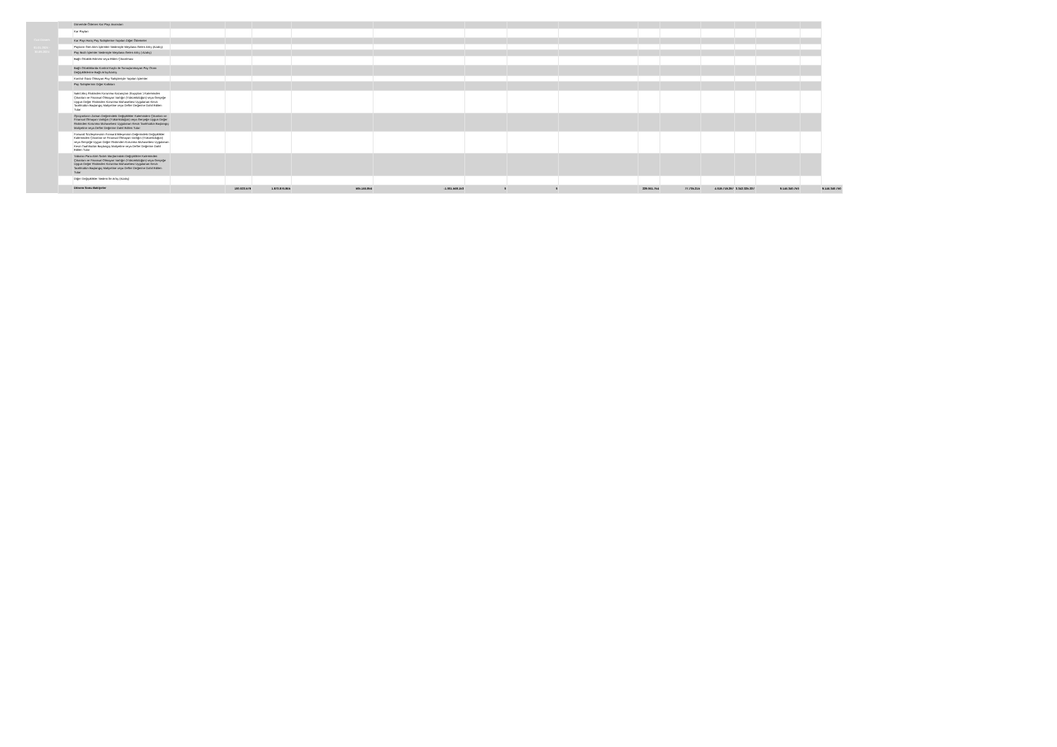| Cari Dönem 01.01.2024 - 30.09.2024 | | Dönemde Ödenen Kar Payı Avansları | | | | | | | | | | | | | | | |
| | | Kar Payları | | | | | | | | | | | | | | | |
| | | Kar Payı Hariç Pay Sahiplerine Yapılan Diğer Ödemeler | | | | | | | | | | | | | | | |
| | | Payların Geri Alım İşlemleri Nedeniyle Meydana Gelen Artış (Azalış) | | | | | | | | | | | | | | | |
| | | Pay Bazlı İşlemler Nedeniyle Meydana Gelen Artış ( Azalış) | | | | | | | | | | | | | | | |
| | | Bağlı Ortaklık Edinimi veya Elden Çıkarılması | | | | | | | | | | | | | | | |
| | | Bağlı Ortaklıklarda Kontrol Kaybı ile Sonuçlanmayan Pay Oranı Değişikliklerine Bağlı Artış/Azalış | | | | | | | | | | | | | | | |
| | | Kontrol Gücü Olmayan Pay Sahipleriyle Yapılan İşlemler | | | | | | | | | | | | | | | |
| | | Pay Sahiplerinin Diğer Katkıları | | | | | | | | | | | | | | | |
| | | Nakit Akış Riskinden Korunma Kazançları (Kayıpları ) Kaleminden Çıkarılan ve Finansal Olmayan Varlığın (Yükümlülüğün) veya Gerçeğe Uygun Değer Riskinden Korunma Muhasebesi Uygulanan Kesin Taahhüdün Başlangıç Maliyetine veya Defter Değerine Dahil Edilen Tutar | | | | | | | | | | | | | | | |
| | | Opsiyonların Zaman Değerindeki Değişiklikler Kaleminden Çıkarılan ve Finansal Olmayan Varlığın (Yükümlülüğün) veya Gerçeğe Uygun Değer Riskinden Korunma Muhasebesi Uygulanan Kesin Taahhüdün Başlangıç Maliyetine veya Defter Değerine Dahil Edilen Tutar | | | | | | | | | | | | | | | |
| | | Forward Sözleşmesinin Forward Bileşeninin Değerindeki Değişiklikler Kaleminden Çıkarılan ve Finansal Olmayan Varlığın (Yükümlülüğün) veya Gerçeğe Uygun Değer Riskinden Korunma Muhasebesi Uygulanan Kesin Taahhüdün Başlangıç Maliyetine veya Defter Değerine Dahil Edilen Tutar | | | | | | | | | | | | | | | |
| | | Yabancı Para Alım Satım Marjlarındaki Değişiklikler Kaleminden Çıkarılan ve Finansal Olmayan Varlığın (Yükümlülüğün) veya Gerçeğe Uygun Değer Riskinden Korunma Muhasebesi Uygulanan Kesin Taahhüdün Başlangıç Maliyetine veya Defter Değerine Dahil Edilen Tutar | | | | | | | | | | | | | | | |
| | | Diğer Değişiklikler Nedeni İle Artış (Azalış) | | | | | | | | | | | | | | | |
| | | Dönem Sonu Bakiyeler | | 100.023.579 | 1.873.876.865 | 505.166.856 | -1.001.568.153 | 0 | 0 | | 229.061.754 | 77.735.215 | 4.019.719.297 | 3.342.325.337 | 9.146.340.750 | | 9.146.340.750 |